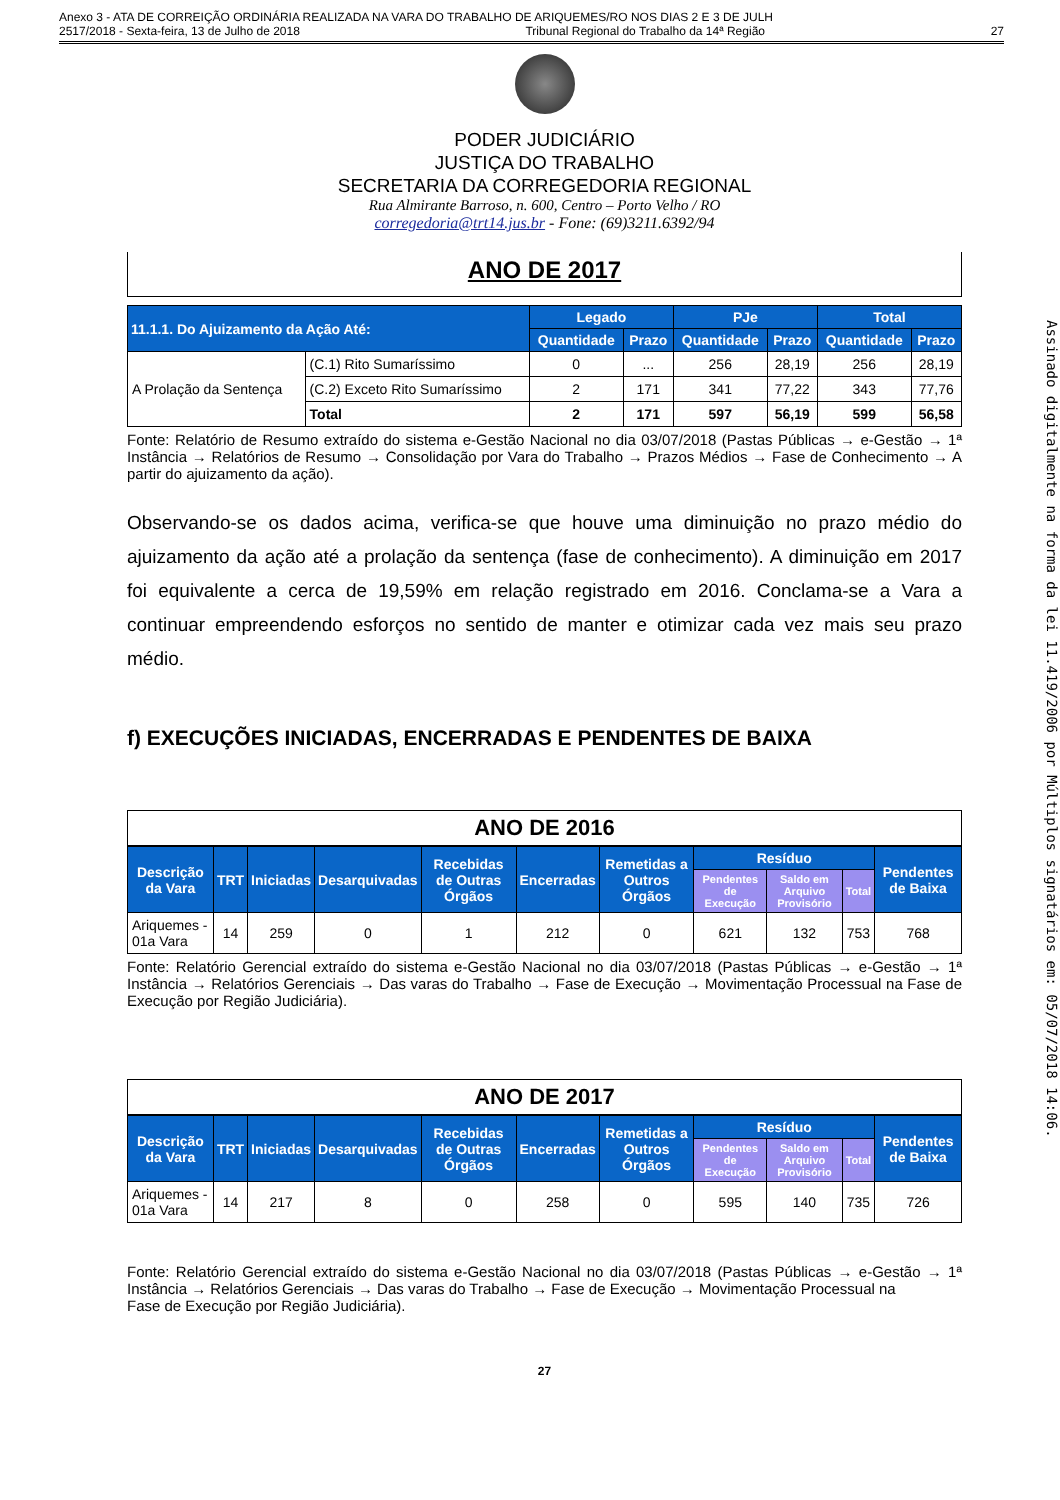Anexo 3 - ATA DE CORREIÇÃO ORDINÁRIA REALIZADA NA VARA DO TRABALHO DE ARIQUEMES/RO NOS DIAS 2 E 3 DE JULH
2517/2018 - Sexta-feira, 13 de Julho de 2018 Tribunal Regional do Trabalho da 14ª Região 27
PODER JUDICIÁRIO
JUSTIÇA DO TRABALHO
SECRETARIA DA CORREGEDORIA REGIONAL
Rua Almirante Barroso, n. 600, Centro – Porto Velho / RO
corregedoria@trt14.jus.br - Fone: (69)3211.6392/94
ANO DE 2017
| 11.1.1. Do Ajuizamento da Ação Até: | | Legado | | PJe | | Total | |
| --- | --- | --- | --- | --- | --- | --- | --- |
| | | Quantidade | Prazo | Quantidade | Prazo | Quantidade | Prazo |
| A Prolação da Sentença | (C.1) Rito Sumaríssimo | 0 | ... | 256 | 28,19 | 256 | 28,19 |
| | (C.2) Exceto Rito Sumaríssimo | 2 | 171 | 341 | 77,22 | 343 | 77,76 |
| | Total | 2 | 171 | 597 | 56,19 | 599 | 56,58 |
Fonte: Relatório de Resumo extraído do sistema e-Gestão Nacional no dia 03/07/2018 (Pastas Públicas → e-Gestão → 1ª Instância → Relatórios de Resumo → Consolidação por Vara do Trabalho → Prazos Médios → Fase de Conhecimento → A partir do ajuizamento da ação).
Observando-se os dados acima, verifica-se que houve uma diminuição no prazo médio do ajuizamento da ação até a prolação da sentença (fase de conhecimento). A diminuição em 2017 foi equivalente a cerca de 19,59% em relação registrado em 2016. Conclama-se a Vara a continuar empreendendo esforços no sentido de manter e otimizar cada vez mais seu prazo médio.
f) EXECUÇÕES INICIADAS, ENCERRADAS E PENDENTES DE BAIXA
ANO DE 2016
| Descrição da Vara | TRT | Iniciadas | Desarquivadas | Recebidas de Outras Órgãos | Encerradas | Remetidas a Outros Órgãos | Resíduo | | | Pendentes de Baixa |
| --- | --- | --- | --- | --- | --- | --- | --- | --- | --- | --- |
| | | | | | | | Pendentes de Execução | Saldo em Arquivo Provisório | Total | |
| Ariquemes - 01a Vara | 14 | 259 | 0 | 1 | 212 | 0 | 621 | 132 | 753 | 768 |
Fonte: Relatório Gerencial extraído do sistema e-Gestão Nacional no dia 03/07/2018 (Pastas Públicas → e-Gestão → 1ª Instância → Relatórios Gerenciais → Das varas do Trabalho → Fase de Execução → Movimentação Processual na Fase de Execução por Região Judiciária).
ANO DE 2017
| Descrição da Vara | TRT | Iniciadas | Desarquivadas | Recebidas de Outras Órgãos | Encerradas | Remetidas a Outros Órgãos | Resíduo | | | Pendentes de Baixa |
| --- | --- | --- | --- | --- | --- | --- | --- | --- | --- | --- |
| | | | | | | | Pendentes de Execução | Saldo em Arquivo Provisório | Total | |
| Ariquemes - 01a Vara | 14 | 217 | 8 | 0 | 258 | 0 | 595 | 140 | 735 | 726 |
Fonte: Relatório Gerencial extraído do sistema e-Gestão Nacional no dia 03/07/2018 (Pastas Públicas → e-Gestão → 1ª Instância → Relatórios Gerenciais → Das varas do Trabalho → Fase de Execução → Movimentação Processual na
Fase de Execução por Região Judiciária).
27
Assinado digitalmente na forma da lei 11.419/2006 por Múltiplos signatários em: 05/07/2018 14:06.